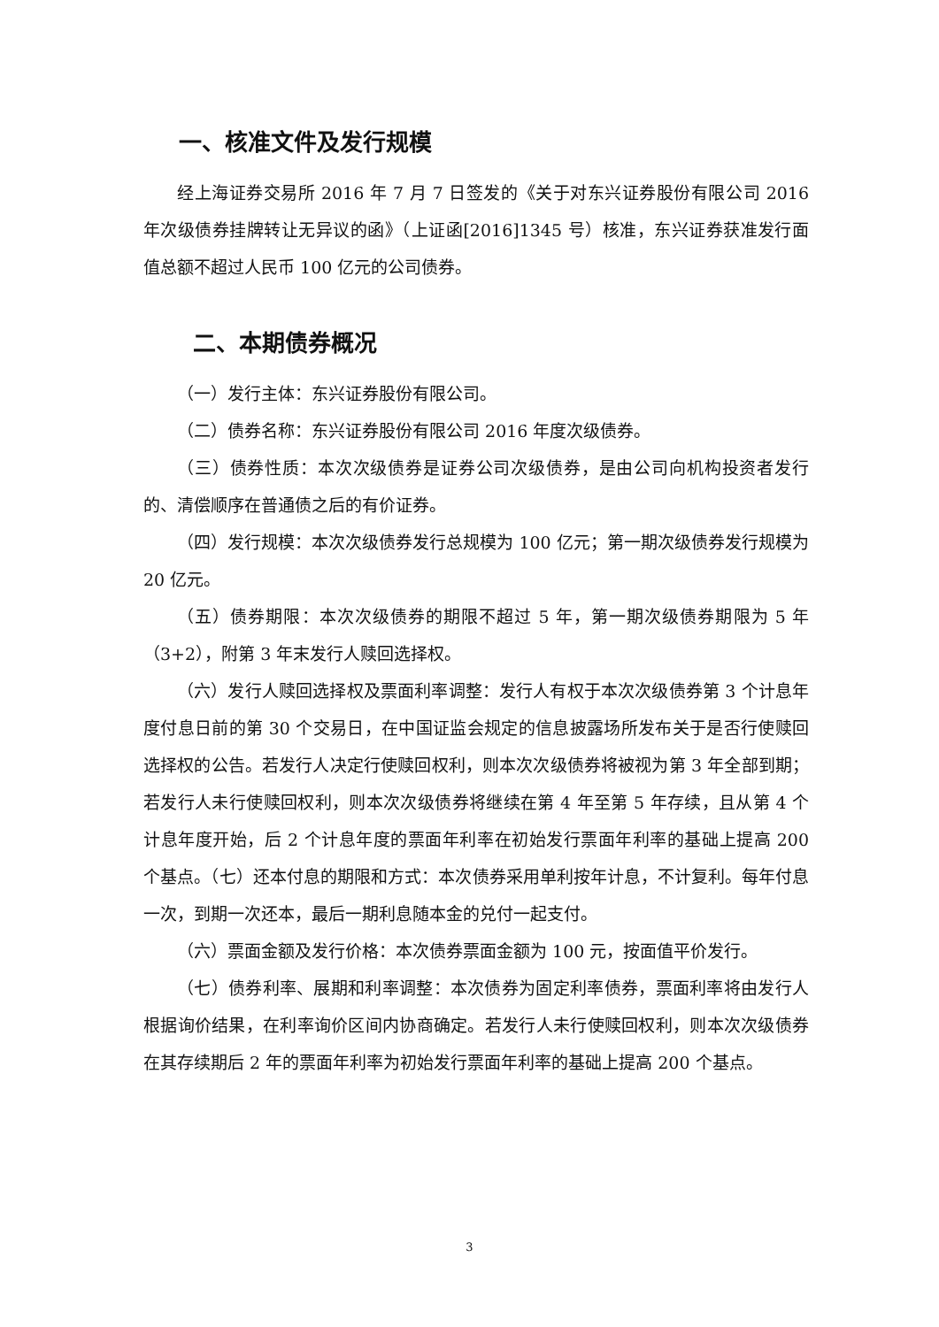一、核准文件及发行规模
经上海证券交易所 2016 年 7 月 7 日签发的《关于对东兴证券股份有限公司 2016 年次级债券挂牌转让无异议的函》（上证函[2016]1345 号）核准，东兴证券获准发行面值总额不超过人民币 100 亿元的公司债券。
二、本期债券概况
（一）发行主体：东兴证券股份有限公司。
（二）债券名称：东兴证券股份有限公司 2016 年度次级债券。
（三）债券性质：本次次级债券是证券公司次级债券，是由公司向机构投资者发行的、清偿顺序在普通债之后的有价证券。
（四）发行规模：本次次级债券发行总规模为 100 亿元；第一期次级债券发行规模为 20 亿元。
（五）债券期限：本次次级债券的期限不超过 5 年，第一期次级债券期限为 5 年（3+2），附第 3 年末发行人赎回选择权。
（六）发行人赎回选择权及票面利率调整：发行人有权于本次次级债券第 3 个计息年度付息日前的第 30 个交易日，在中国证监会规定的信息披露场所发布关于是否行使赎回选择权的公告。若发行人决定行使赎回权利，则本次次级债券将被视为第 3 年全部到期；若发行人未行使赎回权利，则本次次级债券将继续在第 4 年至第 5 年存续，且从第 4 个计息年度开始，后 2 个计息年度的票面年利率在初始发行票面年利率的基础上提高 200 个基点。（七）还本付息的期限和方式：本次债券采用单利按年计息，不计复利。每年付息一次，到期一次还本，最后一期利息随本金的兑付一起支付。
（六）票面金额及发行价格：本次债券票面金额为 100 元，按面值平价发行。
（七）债券利率、展期和利率调整：本次债券为固定利率债券，票面利率将由发行人根据询价结果，在利率询价区间内协商确定。若发行人未行使赎回权利，则本次次级债券在其存续期后 2 年的票面年利率为初始发行票面年利率的基础上提高 200 个基点。
3